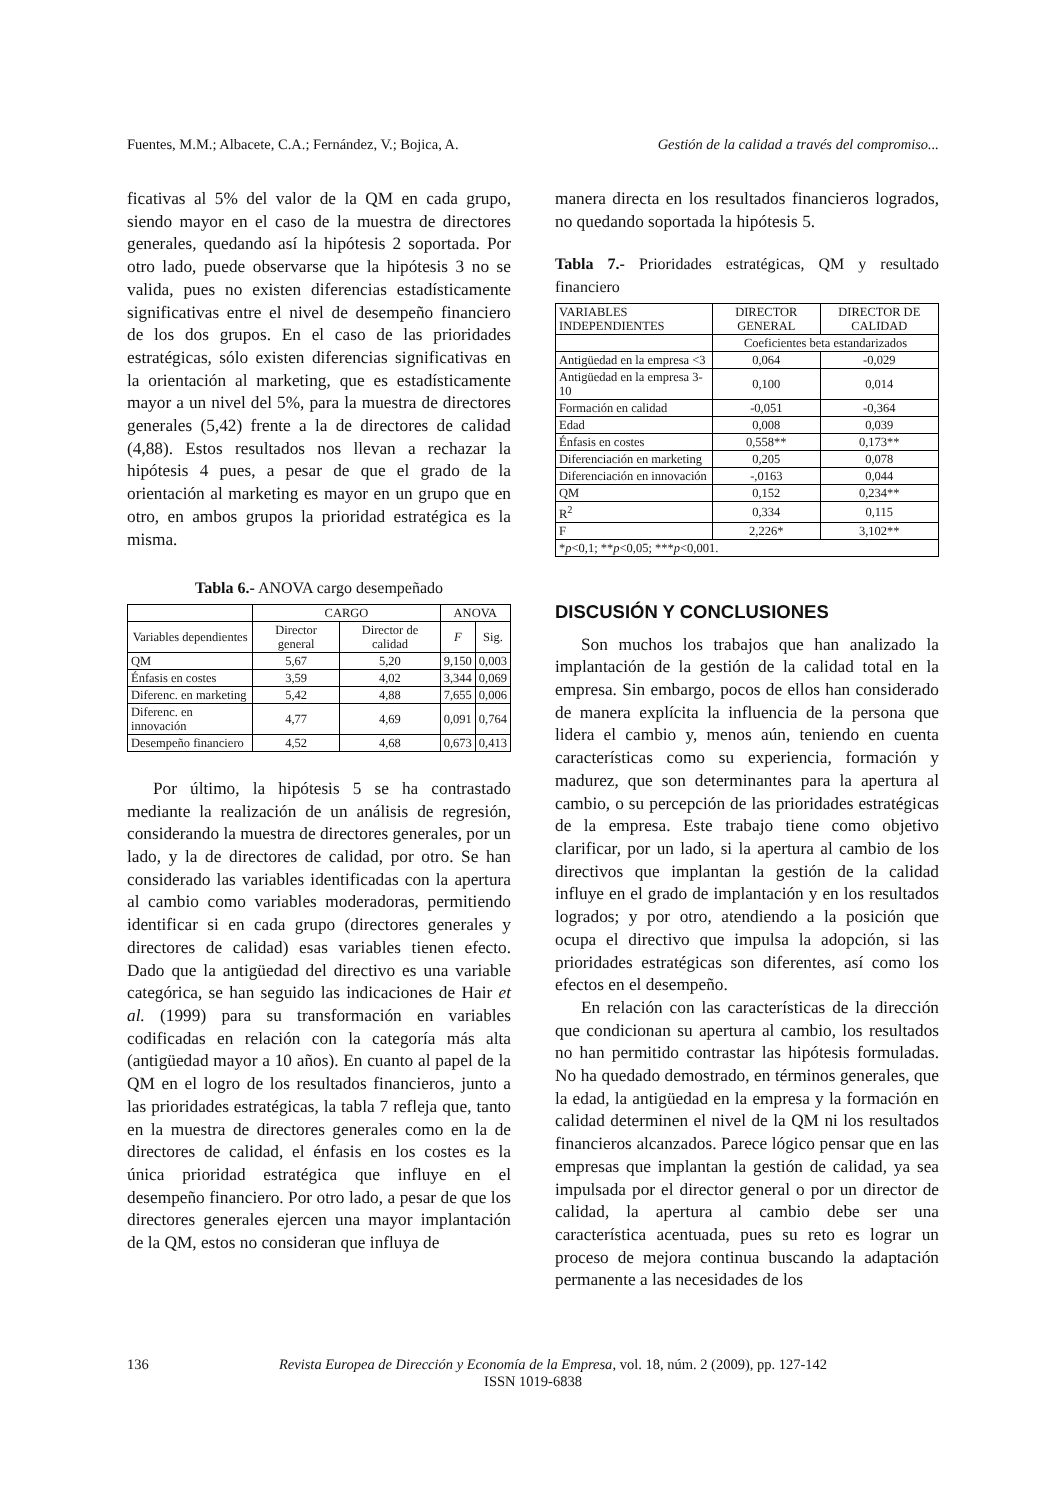Fuentes, M.M.; Albacete, C.A.; Fernández, V.; Bojica, A. Gestión de la calidad a través del compromiso...
ficativas al 5% del valor de la QM en cada grupo, siendo mayor en el caso de la muestra de directores generales, quedando así la hipótesis 2 soportada. Por otro lado, puede observarse que la hipótesis 3 no se valida, pues no existen diferencias estadísticamente significativas entre el nivel de desempeño financiero de los dos grupos. En el caso de las prioridades estratégicas, sólo existen diferencias significativas en la orientación al marketing, que es estadísticamente mayor a un nivel del 5%, para la muestra de directores generales (5,42) frente a la de directores de calidad (4,88). Estos resultados nos llevan a rechazar la hipótesis 4 pues, a pesar de que el grado de la orientación al marketing es mayor en un grupo que en otro, en ambos grupos la prioridad estratégica es la misma.
Tabla 6.- ANOVA cargo desempeñado
| | CARGO | | ANOVA | |
| --- | --- | --- | --- | --- |
| Variables dependientes | Director general | Director de calidad | F | Sig. |
| QM | 5,67 | 5,20 | 9,150 | 0,003 |
| Énfasis en costes | 3,59 | 4,02 | 3,344 | 0,069 |
| Diferenc. en marketing | 5,42 | 4,88 | 7,655 | 0,006 |
| Diferenc. en innovación | 4,77 | 4,69 | 0,091 | 0,764 |
| Desempeño financiero | 4,52 | 4,68 | 0,673 | 0,413 |
Por último, la hipótesis 5 se ha contrastado mediante la realización de un análisis de regresión, considerando la muestra de directores generales, por un lado, y la de directores de calidad, por otro. Se han considerado las variables identificadas con la apertura al cambio como variables moderadoras, permitiendo identificar si en cada grupo (directores generales y directores de calidad) esas variables tienen efecto. Dado que la antigüedad del directivo es una variable categórica, se han seguido las indicaciones de Hair et al. (1999) para su transformación en variables codificadas en relación con la categoría más alta (antigüedad mayor a 10 años). En cuanto al papel de la QM en el logro de los resultados financieros, junto a las prioridades estratégicas, la tabla 7 refleja que, tanto en la muestra de directores generales como en la de directores de calidad, el énfasis en los costes es la única prioridad estratégica que influye en el desempeño financiero. Por otro lado, a pesar de que los directores generales ejercen una mayor implantación de la QM, estos no consideran que influya de
manera directa en los resultados financieros logrados, no quedando soportada la hipótesis 5.
Tabla 7.- Prioridades estratégicas, QM y resultado financiero
| VARIABLES INDEPENDIENTES | DIRECTOR GENERAL | DIRECTOR DE CALIDAD |
| --- | --- | --- |
| | Coeficientes beta estandarizados | |
| Antigüedad en la empresa <3 | 0,064 | -0,029 |
| Antigüedad en la empresa 3-10 | 0,100 | 0,014 |
| Formación en calidad | -0,051 | -0,364 |
| Edad | 0,008 | 0,039 |
| Énfasis en costes | 0,558** | 0,173** |
| Diferenciación en marketing | 0,205 | 0,078 |
| Diferenciación en innovación | -,0163 | 0,044 |
| QM | 0,152 | 0,234** |
| R<sup>2</sup> | 0,334 | 0,115 |
| F | 2,226* | 3,102** |
| * p <0,1; ** p <0,05; *** p <0,001. | | |
DISCUSIÓN Y CONCLUSIONES
Son muchos los trabajos que han analizado la implantación de la gestión de la calidad total en la empresa. Sin embargo, pocos de ellos han considerado de manera explícita la influencia de la persona que lidera el cambio y, menos aún, teniendo en cuenta características como su experiencia, formación y madurez, que son determinantes para la apertura al cambio, o su percepción de las prioridades estratégicas de la empresa. Este trabajo tiene como objetivo clarificar, por un lado, si la apertura al cambio de los directivos que implantan la gestión de la calidad influye en el grado de implantación y en los resultados logrados; y por otro, atendiendo a la posición que ocupa el directivo que impulsa la adopción, si las prioridades estratégicas son diferentes, así como los efectos en el desempeño.
En relación con las características de la dirección que condicionan su apertura al cambio, los resultados no han permitido contrastar las hipótesis formuladas. No ha quedado demostrado, en términos generales, que la edad, la antigüedad en la empresa y la formación en calidad determinen el nivel de la QM ni los resultados financieros alcanzados. Parece lógico pensar que en las empresas que implantan la gestión de calidad, ya sea impulsada por el director general o por un director de calidad, la apertura al cambio debe ser una característica acentuada, pues su reto es lograr un proceso de mejora continua buscando la adaptación permanente a las necesidades de los
136 Revista Europea de Dirección y Economía de la Empresa, vol. 18, núm. 2 (2009), pp. 127-142
ISSN 1019-6838